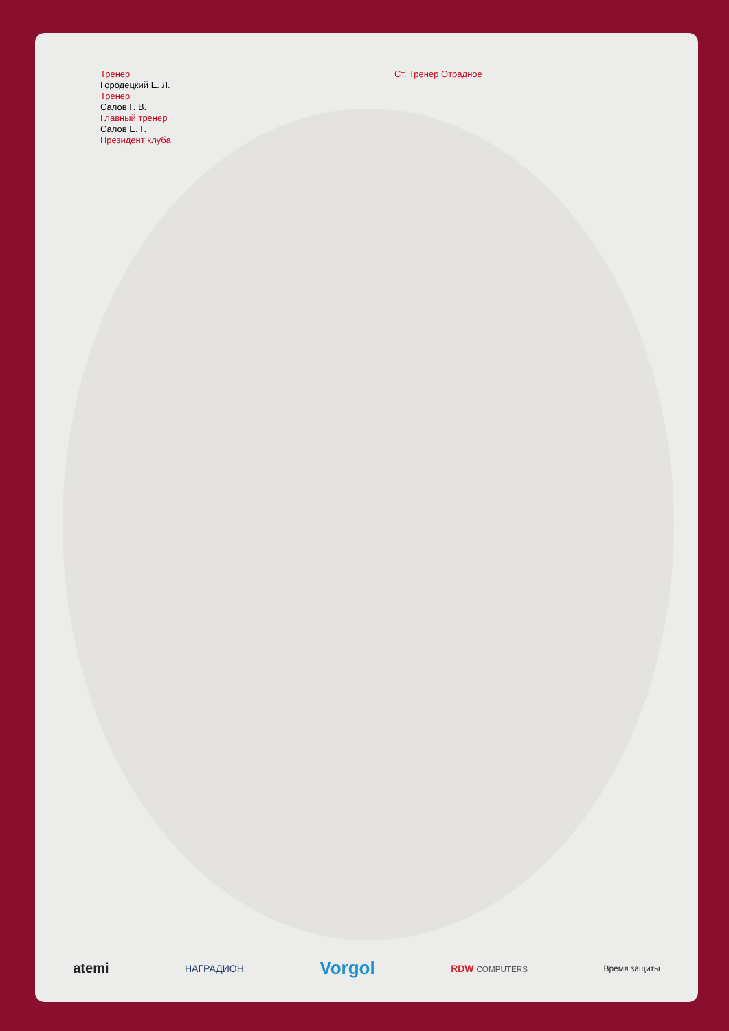Тренер
Городецкий Е. Л.
Тренер
Салов Г. В.
Главный тренер
Салов Е. Г.
Президент клуба
Ст. Тренер Отрадное
atemi НАГРАДИОН Vorgol RDW COMPUTERS Время защиты